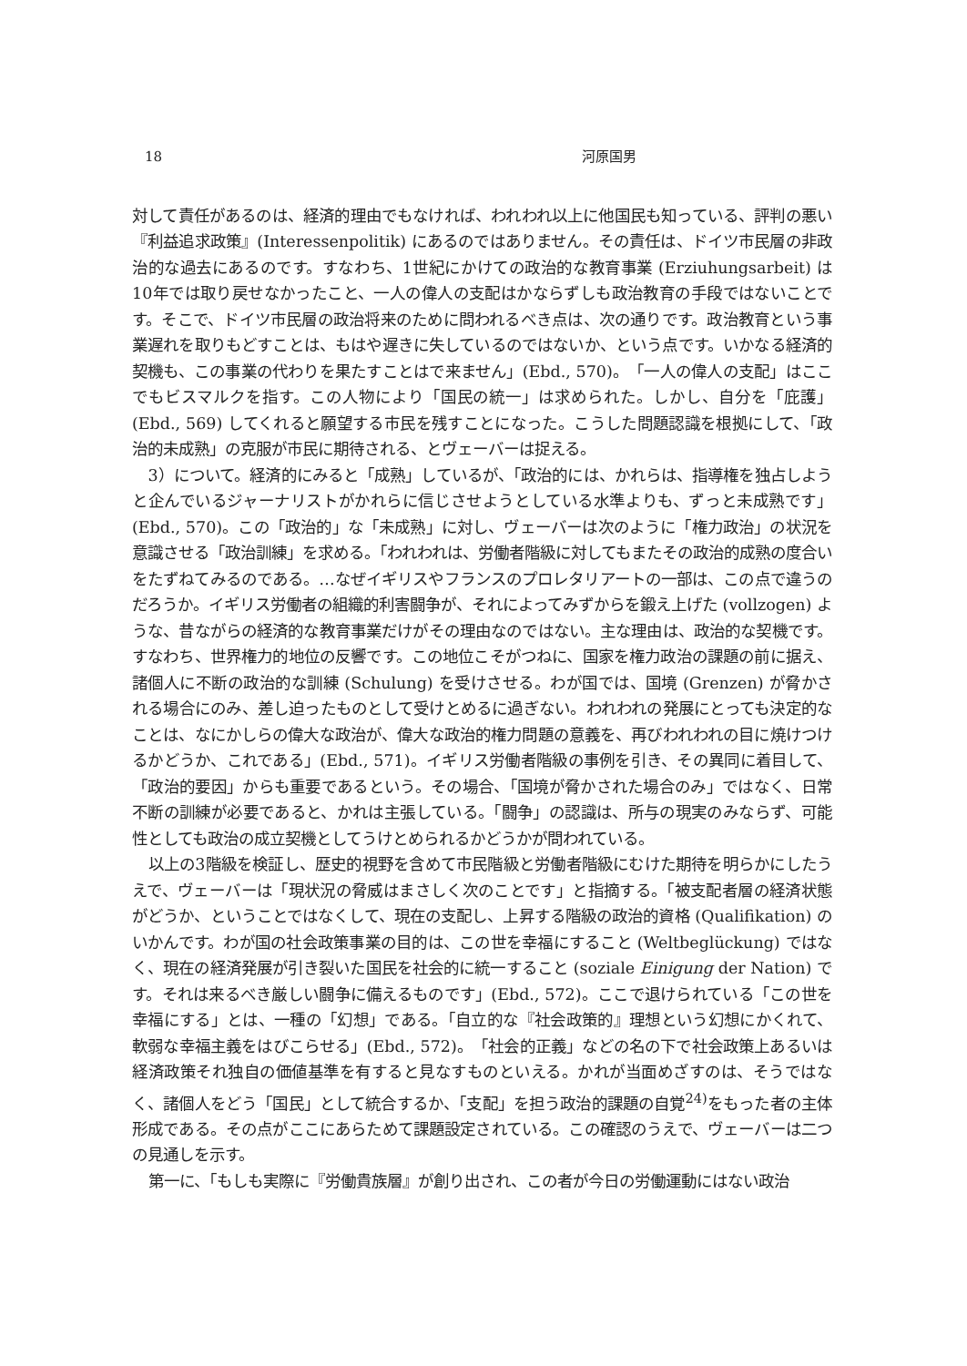18 河原国男
対して責任があるのは、経済的理由でもなければ、われわれ以上に他国民も知っている、評判の悪い『利益追求政策』(Interessenpolitik) にあるのではありません。その責任は、ドイツ市民層の非政治的な過去にあるのです。すなわち、1世紀にかけての政治的な教育事業 (Erziuhungsarbeit) は10年では取り戻せなかったこと、一人の偉人の支配はかならずしも政治教育の手段ではないことです。そこで、ドイツ市民層の政治将来のために問われるべき点は、次の通りです。政治教育という事業遅れを取りもどすことは、もはや遅きに失しているのではないか、という点です。いかなる経済的契機も、この事業の代わりを果たすことはで来ません」(Ebd., 570)。「一人の偉人の支配」はここでもビスマルクを指す。この人物により「国民の統一」は求められた。しかし、自分を「庇護」(Ebd., 569) してくれると願望する市民を残すことになった。こうした問題認識を根拠にして、「政治的未成熟」の克服が市民に期待される、とヴェーバーは捉える。
3）について。経済的にみると「成熟」しているが、「政治的には、かれらは、指導権を独占しようと企んでいるジャーナリストがかれらに信じさせようとしている水準よりも、ずっと未成熟です」(Ebd., 570)。この「政治的」な「未成熟」に対し、ヴェーバーは次のように「権力政治」の状況を意識させる「政治訓練」を求める。「われわれは、労働者階級に対してもまたその政治的成熟の度合いをたずねてみるのである。…なぜイギリスやフランスのプロレタリアートの一部は、この点で違うのだろうか。イギリス労働者の組織的利害闘争が、それによってみずからを鍛え上げた (vollzogen) ような、昔ながらの経済的な教育事業だけがその理由なのではない。主な理由は、政治的な契機です。すなわち、世界権力的地位の反響です。この地位こそがつねに、国家を権力政治の課題の前に据え、諸個人に不断の政治的な訓練 (Schulung) を受けさせる。わが国では、国境 (Grenzen) が脅かされる場合にのみ、差し迫ったものとして受けとめるに過ぎない。われわれの発展にとっても決定的なことは、なにかしらの偉大な政治が、偉大な政治的権力問題の意義を、再びわれわれの目に焼けつけるかどうか、これである」(Ebd., 571)。イギリス労働者階級の事例を引き、その異同に着目して、「政治的要因」からも重要であるという。その場合、「国境が脅かされた場合のみ」ではなく、日常不断の訓練が必要であると、かれは主張している。「闘争」の認識は、所与の現実のみならず、可能性としても政治の成立契機としてうけとめられるかどうかが問われている。
以上の3階級を検証し、歴史的視野を含めて市民階級と労働者階級にむけた期待を明らかにしたうえで、ヴェーバーは「現状況の脅威はまさしく次のことです」と指摘する。「被支配者層の経済状態がどうか、ということではなくして、現在の支配し、上昇する階級の政治的資格 (Qualifikation) のいかんです。わが国の社会政策事業の目的は、この世を幸福にすること (Weltbeglückung) ではなく、現在の経済発展が引き裂いた国民を社会的に統一すること (soziale Einigung der Nation) です。それは来るべき厳しい闘争に備えるものです」(Ebd., 572)。ここで退けられている「この世を幸福にする」とは、一種の「幻想」である。「自立的な『社会政策的』理想という幻想にかくれて、軟弱な幸福主義をはびこらせる」(Ebd., 572)。「社会的正義」などの名の下で社会政策上あるいは経済政策それ独自の価値基準を有すると見なすものといえる。かれが当面めざすのは、そうではなく、諸個人をどう「国民」として統合するか、「支配」を担う政治的課題の自覚<sup>24)</sup>をもった者の主体形成である。その点がここにあらためて課題設定されている。この確認のうえで、ヴェーバーは二つの見通しを示す。
第一に、「もしも実際に『労働貴族層』が創り出され、この者が今日の労働運動にはない政治